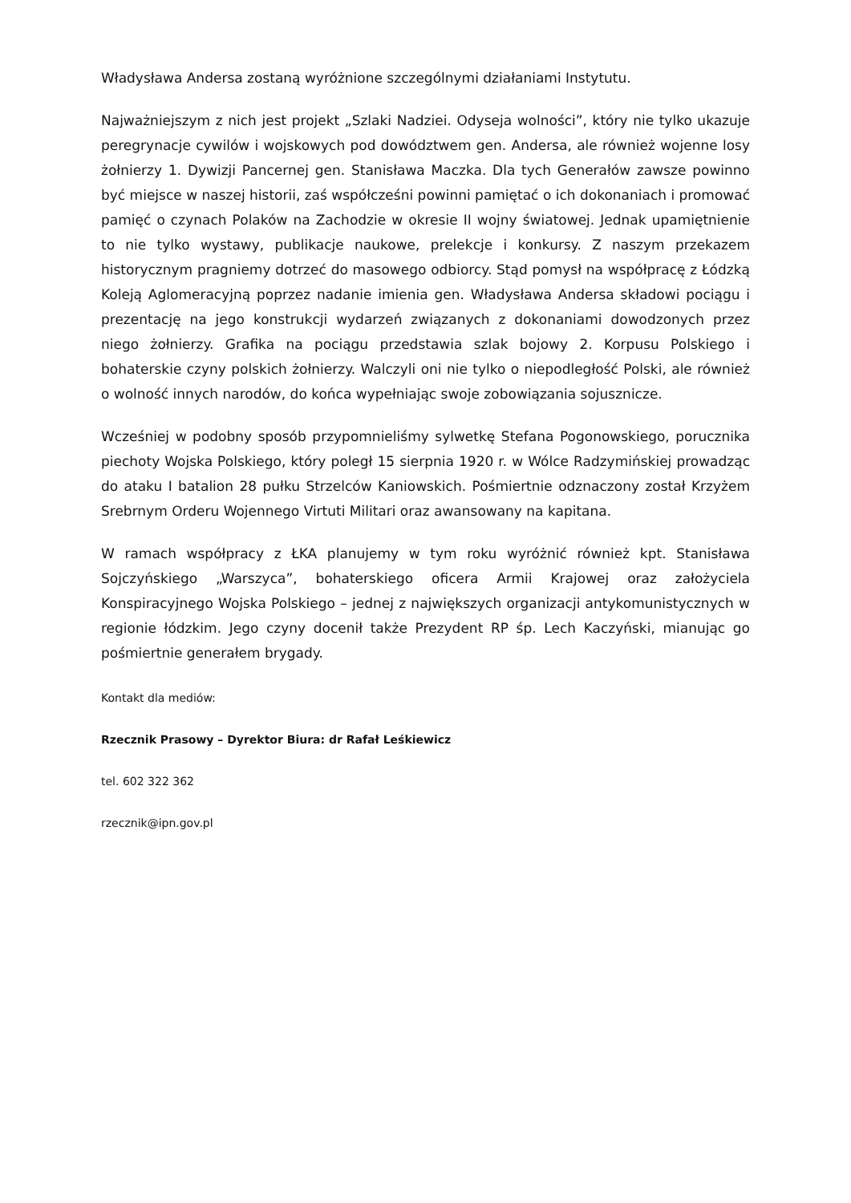Władysława Andersa zostaną wyróżnione szczególnymi działaniami Instytutu.
Najważniejszym z nich jest projekt „Szlaki Nadziei. Odyseja wolności”, który nie tylko ukazuje peregrynacje cywilów i wojskowych pod dowództwem gen. Andersa, ale również wojenne losy żołnierzy 1. Dywizji Pancernej gen. Stanisława Maczka. Dla tych Generałów zawsze powinno być miejsce w naszej historii, zaś współcześni powinni pamiętać o ich dokonaniach i promować pamięć o czynach Polaków na Zachodzie w okresie II wojny światowej. Jednak upamiętnienie to nie tylko wystawy, publikacje naukowe, prelekcje i konkursy. Z naszym przekazem historycznym pragniemy dotrzeć do masowego odbiorcy. Stąd pomysł na współpracę z Łódzką Koleją Aglomeracyjną poprzez nadanie imienia gen. Władysława Andersa składowi pociągu i prezentację na jego konstrukcji wydarzeń związanych z dokonaniami dowodzonych przez niego żołnierzy. Grafika na pociągu przedstawia szlak bojowy 2. Korpusu Polskiego i bohaterskie czyny polskich żołnierzy. Walczyli oni nie tylko o niepodległość Polski, ale również o wolność innych narodów, do końca wypełniając swoje zobowiązania sojusznicze.
Wcześniej w podobny sposób przypomnieliśmy sylwetkę Stefana Pogonowskiego, porucznika piechoty Wojska Polskiego, który poległ 15 sierpnia 1920 r. w Wólce Radzymińskiej prowadząc do ataku I batalion 28 pułku Strzelców Kaniowskich. Pośmiertnie odznaczony został Krzyżem Srebrnym Orderu Wojennego Virtuti Militari oraz awansowany na kapitana.
W ramach współpracy z ŁKA planujemy w tym roku wyróżnić również kpt. Stanisława Sojczyńskiego „Warszyca”, bohaterskiego oficera Armii Krajowej oraz założyciela Konspiracyjnego Wojska Polskiego – jednej z największych organizacji antykomunistycznych w regionie łódzkim. Jego czyny docenił także Prezydent RP śp. Lech Kaczyński, mianując go pośmiertnie generałem brygady.
Kontakt dla mediów:
Rzecznik Prasowy – Dyrektor Biura: dr Rafał Leśkiewicz
tel. 602 322 362
rzecznik@ipn.gov.pl